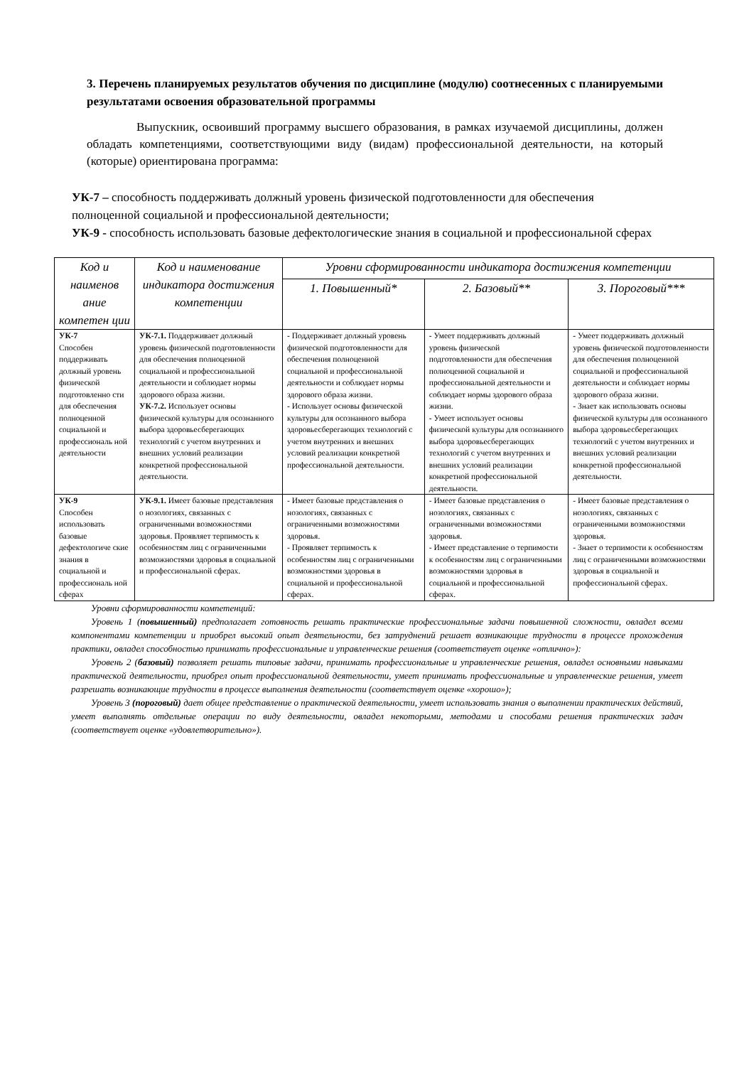3. Перечень планируемых результатов обучения по дисциплине (модулю) соотнесенных с планируемыми результатами освоения образовательной программы
Выпускник, освоивший программу высшего образования, в рамках изучаемой дисциплины, должен обладать компетенциями, соответствующими виду (видам) профессиональной деятельности, на который (которые) ориентирована программа:
УК-7 – способность поддерживать должный уровень физической подготовленности для обеспечения полноценной социальной и профессиональной деятельности;
УК-9 - способность использовать базовые дефектологические знания в социальной и профессиональной сферах
| Код и наименов ание компетен ции | Код и наименование индикатора достижения компетенции | Уровни сформированности индикатора достижения компетенции | | |
| --- | --- | --- | --- | --- |
| | | 1. Повышенный* | 2. Базовый** | 3. Пороговый*** |
| УК-7 Способен поддерживать должный уровень физической подготовленно сти для обеспечения полноценной социальной и профессиональ ной деятельности | УК-7.1. Поддерживает должный уровень физической подготовленности для обеспечения полноценной социальной и профессиональной деятельности и соблюдает нормы здорового образа жизни. УК-7.2. Использует основы физической культуры для осознанного выбора здоровьесберегающих технологий с учетом внутренних и внешних условий реализации конкретной профессиональной деятельности. | - Поддерживает должный уровень физической подготовленности для обеспечения полноценной социальной и профессиональной деятельности и соблюдает нормы здорового образа жизни. - Использует основы физической культуры для осознанного выбора здоровьесберегающих технологий с учетом внутренних и внешних условий реализации конкретной профессиональной деятельности. | - Умеет поддерживать должный уровень физической подготовленности для обеспечения полноценной социальной и профессиональной деятельности и соблюдает нормы здорового образа жизни. - Умеет использует основы физической культуры для осознанного выбора здоровьесберегающих технологий с учетом внутренних и внешних условий реализации конкретной профессиональной деятельности. | - Умеет поддерживать должный уровень физической подготовленности для обеспечения полноценной социальной и профессиональной деятельности и соблюдает нормы здорового образа жизни. - Знает как использовать основы физической культуры для осознанного выбора здоровьесберегающих технологий с учетом внутренних и внешних условий реализации конкретной профессиональной деятельности. |
| УК-9 Способен использовать базовые дефектологиче ские знания в социальной и профессиональ ной сферах | УК-9.1. Имеет базовые представления о нозологиях, связанных с ограниченными возможностями здоровья. Проявляет терпимость к особенностям лиц с ограниченными возможностями здоровья в социальной и профессиональной сферах. | - Имеет базовые представления о нозологиях, связанных с ограниченными возможностями здоровья. - Проявляет терпимость к особенностям лиц с ограниченными возможностями здоровья в социальной и профессиональной сферах. | - Имеет базовые представления о нозологиях, связанных с ограниченными возможностями здоровья. - Имеет представление о терпимости к особенностям лиц с ограниченными возможностями здоровья в социальной и профессиональной сферах. | - Имеет базовые представления о нозологиях, связанных с ограниченными возможностями здоровья. - Знает о терпимости к особенностям лиц с ограниченными возможностями здоровья в социальной и профессиональной сферах. |
Уровни сформированности компетенций:
Уровень 1 (повышенный) предполагает готовность решать практические профессиональные задачи повышенной сложности, овладел всеми компонентами компетенции и приобрел высокий опыт деятельности, без затруднений решает возникающие трудности в процессе прохождения практики, овладел способностью принимать профессиональные и управленческие решения (соответствует оценке «отлично»):
Уровень 2 (базовый) позволяет решать типовые задачи, принимать профессиональные и управленческие решения, овладел основными навыками практической деятельности, приобрел опыт профессиональной деятельности, умеет принимать профессиональные и управленческие решения, умеет разрешать возникающие трудности в процессе выполнения деятельности (соответствует оценке «хорошо»);
Уровень 3 (пороговый) дает общее представление о практической деятельности, умеет использовать знания о выполнении практических действий, умеет выполнять отдельные операции по виду деятельности, овладел некоторыми, методами и способами решения практических задач (соответствует оценке «удовлетворительно»).